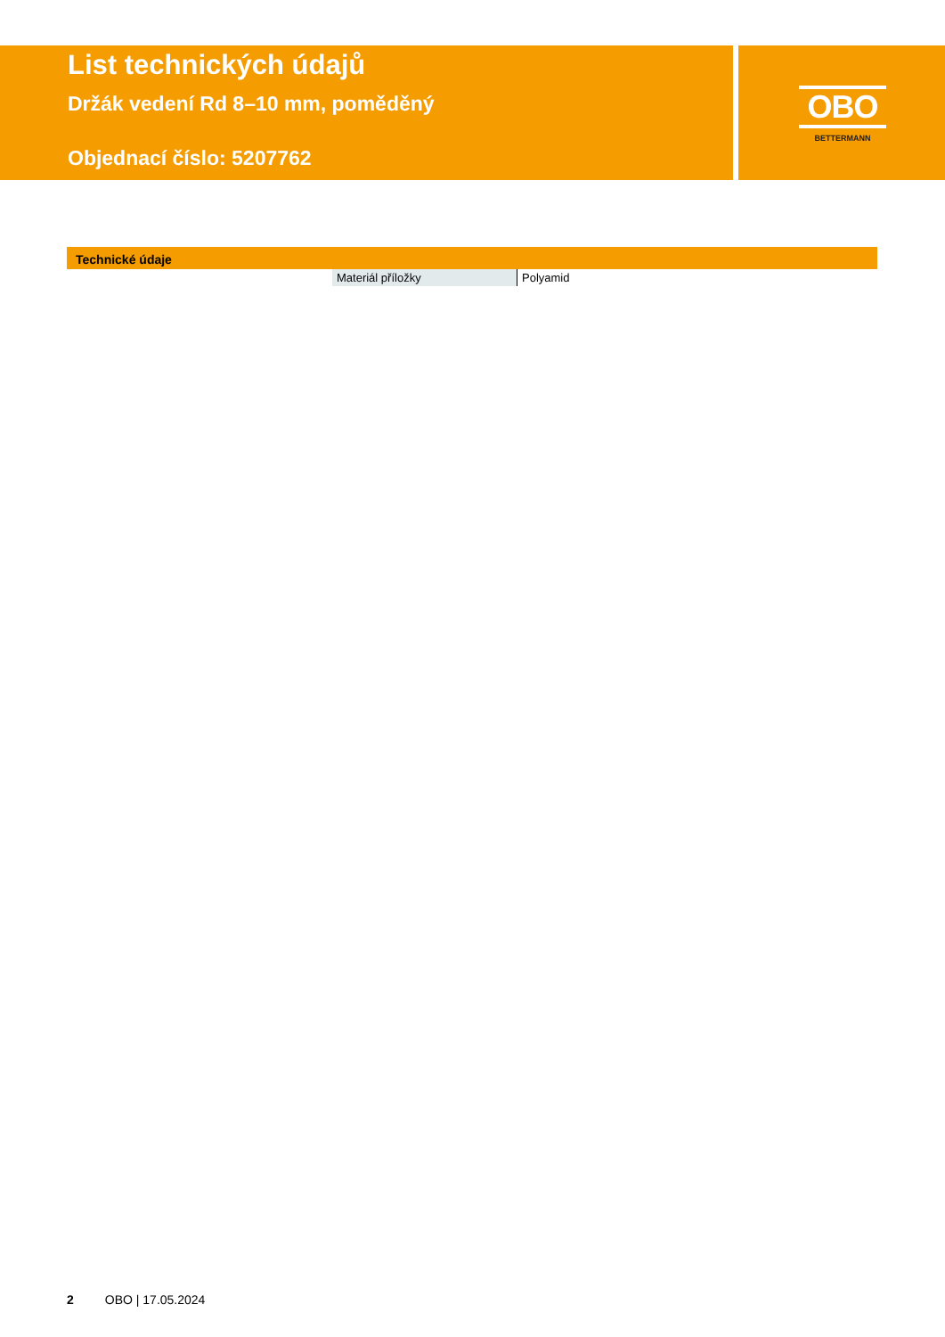List technických údajů
Držák vedení Rd 8–10 mm, poměděný
Objednací číslo: 5207762
OBO
BETTERMANN
Technické údaje
| Materiál příložky | Polyamid |
2 OBO | 17.05.2024